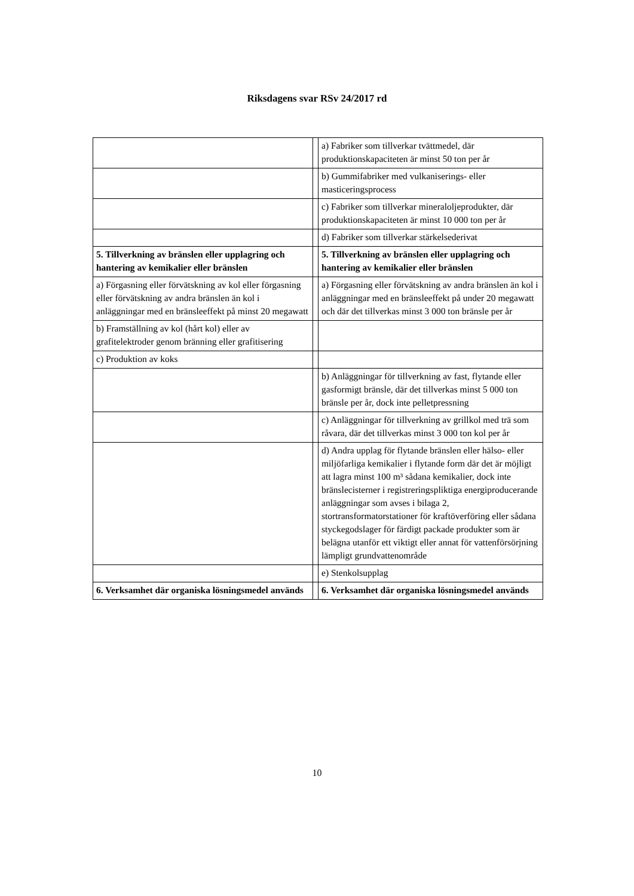Riksdagens svar RSv 24/2017 rd
| | | a) Fabriker som tillverkar tvättmedel, där produktionskapaciteten är minst 50 ton per år |
| | | b) Gummifabriker med vulkaniserings- eller masticeringsprocess |
| | | c) Fabriker som tillverkar mineraloljeprodukter, där produktionskapaciteten är minst 10 000 ton per år |
| | | d) Fabriker som tillverkar stärkelsederivat |
| 5. Tillverkning av bränslen eller upplagring och hantering av kemikalier eller bränslen | | 5. Tillverkning av bränslen eller upplagring och hantering av kemikalier eller bränslen |
| a) Förgasning eller förvätskning av kol eller förgasning eller förvätskning av andra bränslen än kol i anläggningar med en bränsleeffekt på minst 20 megawatt | | a) Förgasning eller förvätskning av andra bränslen än kol i anläggningar med en bränsleeffekt på under 20 megawatt och där det tillverkas minst 3 000 ton bränsle per år |
| b) Framställning av kol (hårt kol) eller av grafitelektroder genom bränning eller grafitisering | | |
| c) Produktion av koks | | |
| | | b) Anläggningar för tillverkning av fast, flytande eller gasformigt bränsle, där det tillverkas minst 5 000 ton bränsle per år, dock inte pelletpressning |
| | | c) Anläggningar för tillverkning av grillkol med trä som råvara, där det tillverkas minst 3 000 ton kol per år |
| | | d) Andra upplag för flytande bränslen eller hälso- eller miljöfarliga kemikalier i flytande form där det är möjligt att lagra minst 100 m³ sådana kemikalier, dock inte bränslecisterner i registreringspliktiga energiproducerande anläggningar som avses i bilaga 2, stortransformatorstationer för kraftöverföring eller sådana styckegodslager för färdigt packade produkter som är belägna utanför ett viktigt eller annat för vattenförsörjning lämpligt grundvattenområde |
| | | e) Stenkolsupplag |
| 6. Verksamhet där organiska lösningsmedel används | | 6. Verksamhet där organiska lösningsmedel används |
10